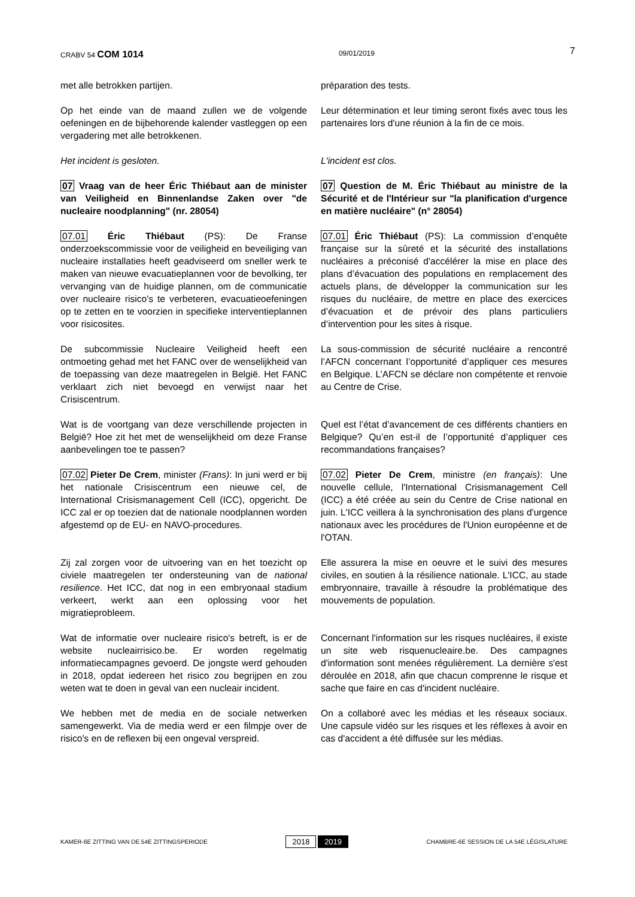CRABV 54 COM 1014 09/01/2019 7
met alle betrokken partijen. préparation des tests.
Op het einde van de maand zullen we de volgende oefeningen en de bijbehorende kalender vastleggen op een vergadering met alle betrokkenen.
Leur détermination et leur timing seront fixés avec tous les partenaires lors d'une réunion à la fin de ce mois.
Het incident is gesloten. L'incident est clos.
07 Vraag van de heer Éric Thiébaut aan de minister van Veiligheid en Binnenlandse Zaken over "de nucleaire noodplanning" (nr. 28054)
07 Question de M. Éric Thiébaut au ministre de la Sécurité et de l'Intérieur sur "la planification d'urgence en matière nucléaire" (n° 28054)
07.01 Éric Thiébaut (PS): De Franse onderzoekscommissie voor de veiligheid en beveiliging van nucleaire installaties heeft geadviseerd om sneller werk te maken van nieuwe evacuatieplannen voor de bevolking, ter vervanging van de huidige plannen, om de communicatie over nucleaire risico's te verbeteren, evacuatieoefeningen op te zetten en te voorzien in specifieke interventieplannen voor risicosites.
07.01 Éric Thiébaut (PS): La commission d’enquête française sur la sûreté et la sécurité des installations nucléaires a préconisé d'accélérer la mise en place des plans d’évacuation des populations en remplacement des actuels plans, de développer la communication sur les risques du nucléaire, de mettre en place des exercices d’évacuation et de prévoir des plans particuliers d’intervention pour les sites à risque.
De subcommissie Nucleaire Veiligheid heeft een ontmoeting gehad met het FANC over de wenselijkheid van de toepassing van deze maatregelen in België. Het FANC verklaart zich niet bevoegd en verwijst naar het Crisiscentrum.
La sous-commission de sécurité nucléaire a rencontré l’AFCN concernant l’opportunité d’appliquer ces mesures en Belgique. L’AFCN se déclare non compétente et renvoie au Centre de Crise.
Wat is de voortgang van deze verschillende projecten in België? Hoe zit het met de wenselijkheid om deze Franse aanbevelingen toe te passen?
Quel est l’état d’avancement de ces différents chantiers en Belgique? Qu’en est-il de l’opportunité d’appliquer ces recommandations françaises?
07.02 Pieter De Crem, minister (Frans): In juni werd er bij het nationale Crisiscentrum een nieuwe cel, de International Crisismanagement Cell (ICC), opgericht. De ICC zal er op toezien dat de nationale noodplannen worden afgestemd op de EU- en NAVO-procedures.
07.02 Pieter De Crem, ministre (en français): Une nouvelle cellule, l'International Crisismanagement Cell (ICC) a été créée au sein du Centre de Crise national en juin. L'ICC veillera à la synchronisation des plans d'urgence nationaux avec les procédures de l'Union européenne et de l'OTAN.
Zij zal zorgen voor de uitvoering van en het toezicht op civiele maatregelen ter ondersteuning van de national resilience. Het ICC, dat nog in een embryonaal stadium verkeert, werkt aan een oplossing voor het migratieprobleem.
Elle assurera la mise en oeuvre et le suivi des mesures civiles, en soutien à la résilience nationale. L'ICC, au stade embryonnaire, travaille à résoudre la problématique des mouvements de population.
Wat de informatie over nucleaire risico's betreft, is er de website nucleairrisico.be. Er worden regelmatig informatiecampagnes gevoerd. De jongste werd gehouden in 2018, opdat iedereen het risico zou begrijpen en zou weten wat te doen in geval van een nucleair incident.
Concernant l'information sur les risques nucléaires, il existe un site web risquenucleaire.be. Des campagnes d'information sont menées régulièrement. La dernière s'est déroulée en 2018, afin que chacun comprenne le risque et sache que faire en cas d'incident nucléaire.
We hebben met de media en de sociale netwerken samengewerkt. Via de media werd er een filmpje over de risico's en de reflexen bij een ongeval verspreid.
On a collaboré avec les médias et les réseaux sociaux. Une capsule vidéo sur les risques et les réflexes à avoir en cas d'accident a été diffusée sur les médias.
KAMER-6E ZITTING VAN DE 54E ZITTINGSPERIODE 2018 2019 CHAMBRE-6E SESSION DE LA 54E LÉGISLATURE